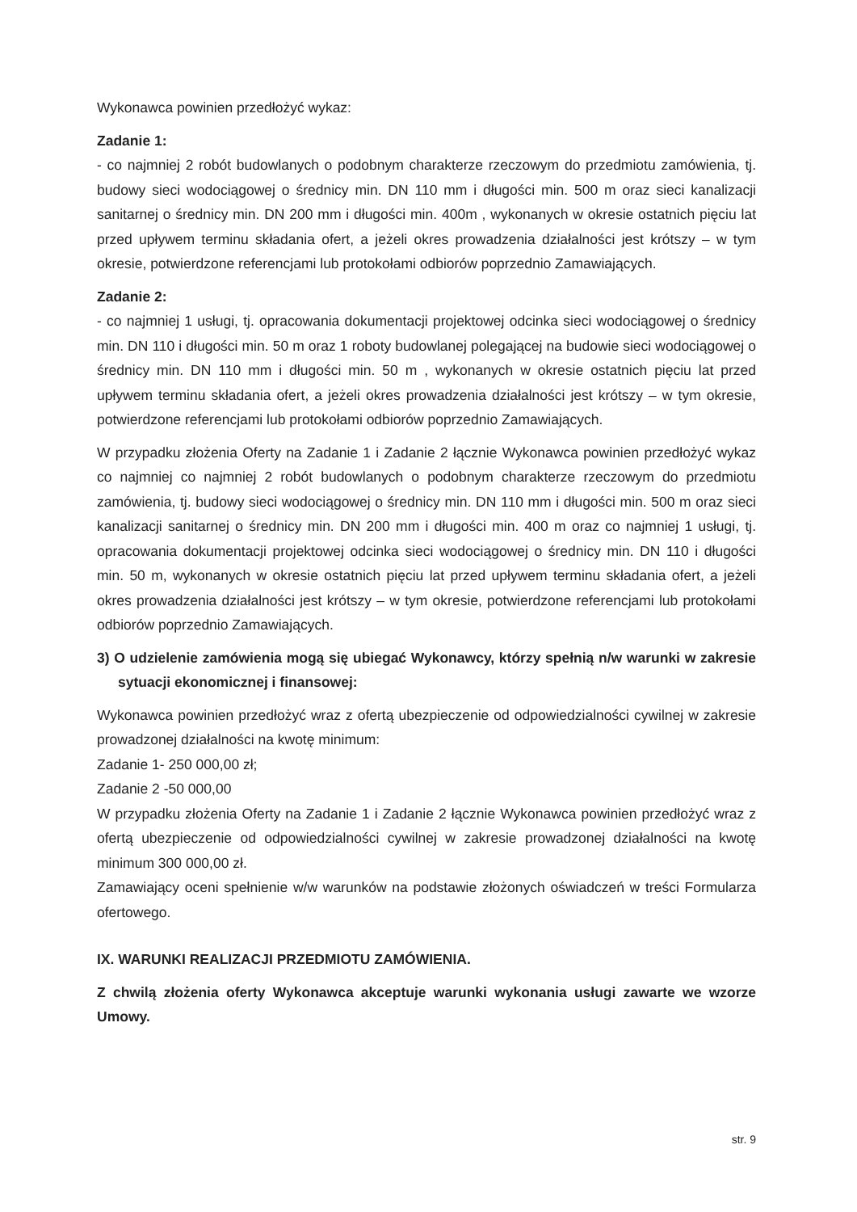Wykonawca powinien przedłożyć wykaz:
Zadanie 1:
- co najmniej 2 robót budowlanych o podobnym charakterze rzeczowym do przedmiotu zamówienia, tj. budowy sieci wodociągowej o średnicy min. DN 110 mm i długości min. 500 m oraz sieci kanalizacji sanitarnej o średnicy min. DN 200 mm i długości min. 400m , wykonanych w okresie ostatnich pięciu lat przed upływem terminu składania ofert, a jeżeli okres prowadzenia działalności jest krótszy – w tym okresie, potwierdzone referencjami lub protokołami odbiorów poprzednio Zamawiających.
Zadanie 2:
- co najmniej 1 usługi, tj. opracowania dokumentacji projektowej odcinka sieci wodociągowej o średnicy min. DN 110 i długości min. 50 m oraz 1 roboty budowlanej polegającej na budowie sieci wodociągowej o średnicy min. DN 110 mm i długości min. 50 m , wykonanych w okresie ostatnich pięciu lat przed upływem terminu składania ofert, a jeżeli okres prowadzenia działalności jest krótszy – w tym okresie, potwierdzone referencjami lub protokołami odbiorów poprzednio Zamawiających.
W przypadku złożenia Oferty na Zadanie 1 i Zadanie 2 łącznie Wykonawca powinien przedłożyć wykaz co najmniej co najmniej 2 robót budowlanych o podobnym charakterze rzeczowym do przedmiotu zamówienia, tj. budowy sieci wodociągowej o średnicy min. DN 110 mm i długości min. 500 m oraz sieci kanalizacji sanitarnej o średnicy min. DN 200 mm i długości min. 400 m oraz co najmniej 1 usługi, tj. opracowania dokumentacji projektowej odcinka sieci wodociągowej o średnicy min. DN 110 i długości min. 50 m, wykonanych w okresie ostatnich pięciu lat przed upływem terminu składania ofert, a jeżeli okres prowadzenia działalności jest krótszy – w tym okresie, potwierdzone referencjami lub protokołami odbiorów poprzednio Zamawiających.
3) O udzielenie zamówienia mogą się ubiegać Wykonawcy, którzy spełnią n/w warunki w zakresie sytuacji ekonomicznej i finansowej:
Wykonawca powinien przedłożyć wraz z ofertą ubezpieczenie od odpowiedzialności cywilnej w zakresie prowadzonej działalności na kwotę minimum:
Zadanie 1- 250 000,00 zł;
Zadanie 2 -50 000,00
W przypadku złożenia Oferty na Zadanie 1 i Zadanie 2 łącznie Wykonawca powinien przedłożyć wraz z ofertą ubezpieczenie od odpowiedzialności cywilnej w zakresie prowadzonej działalności na kwotę minimum 300 000,00 zł.
Zamawiający oceni spełnienie w/w warunków na podstawie złożonych oświadczeń w treści Formularza ofertowego.
IX. WARUNKI REALIZACJI PRZEDMIOTU ZAMÓWIENIA.
Z chwilą złożenia oferty Wykonawca akceptuje warunki wykonania usługi zawarte we wzorze Umowy.
str. 9